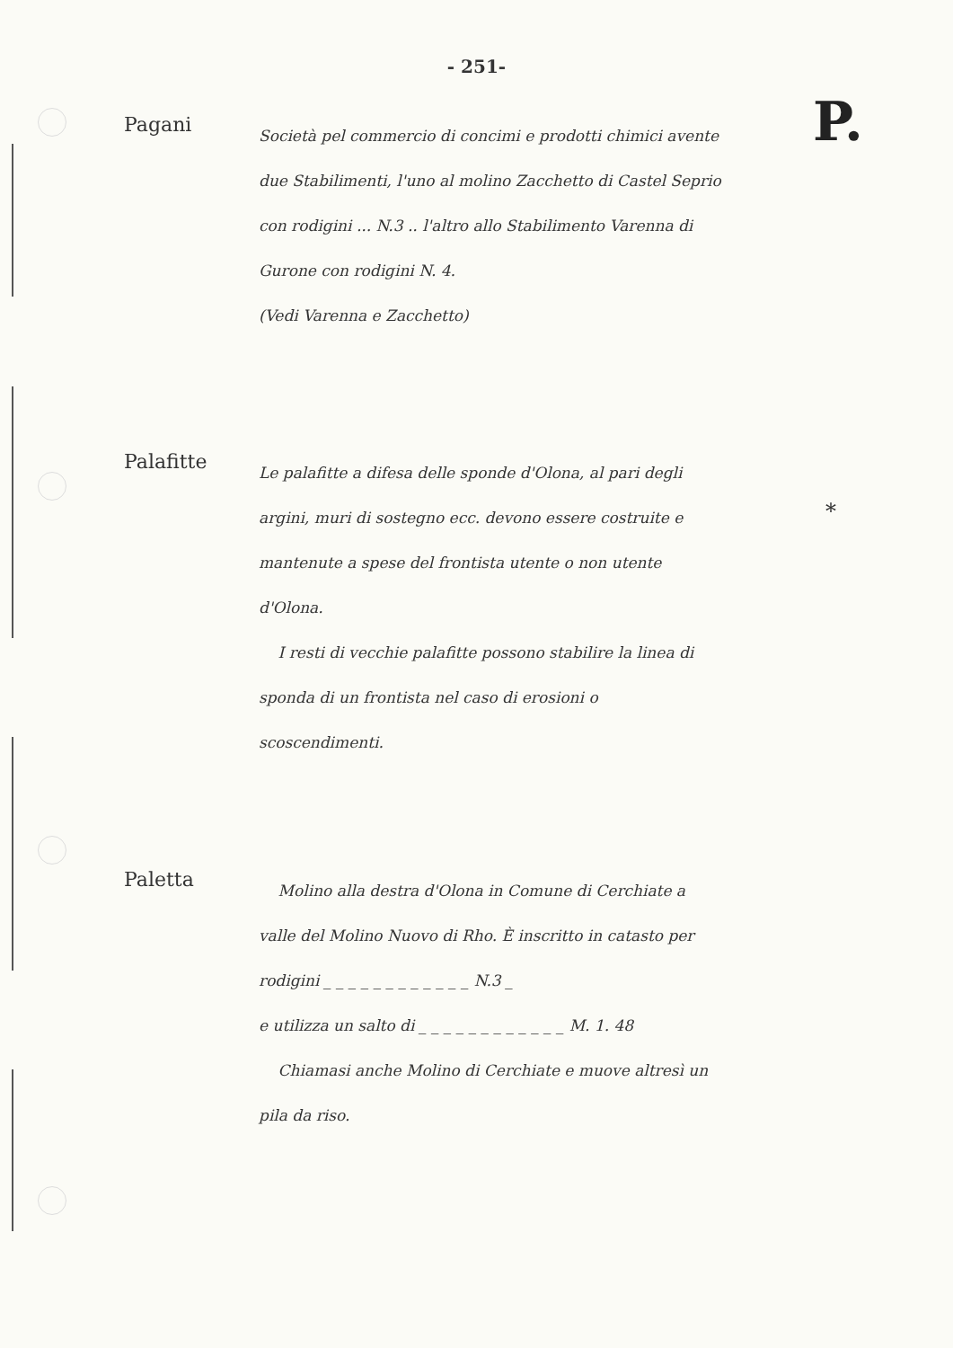- 251-
P.
Pagani
Società pel commercio di concimi e prodotti chimici avente due Stabilimenti, l'uno al molino Zacchetto di Castel Seprio con rodigini ... N.3 .. l'altro allo Stabilimento Varenna di Gurone con rodigini N. 4.
(Vedi Varenna e Zacchetto)
*
Palafitte
Le palafitte a difesa delle sponde d'Olona, al pari degli argini, muri di sostegno ecc. devono essere costruite e mantenute a spese del frontista utente o non utente d'Olona.
I resti di vecchie palafitte possono stabilire la linea di sponda di un frontista nel caso di erosioni o scoscendimenti.
Paletta
Molino alla destra d'Olona in Comune di Cerchiate a valle del Molino Nuovo di Rho. È inscritto in catasto per rodigini _ _ _ _ _ _ _ _ _ _ _ _ N.3 _
e utilizza un salto di _ _ _ _ _ _ _ _ _ _ _ _ M. 1. 48
Chiamasi anche Molino di Cerchiate e muove altresì un pila da riso.